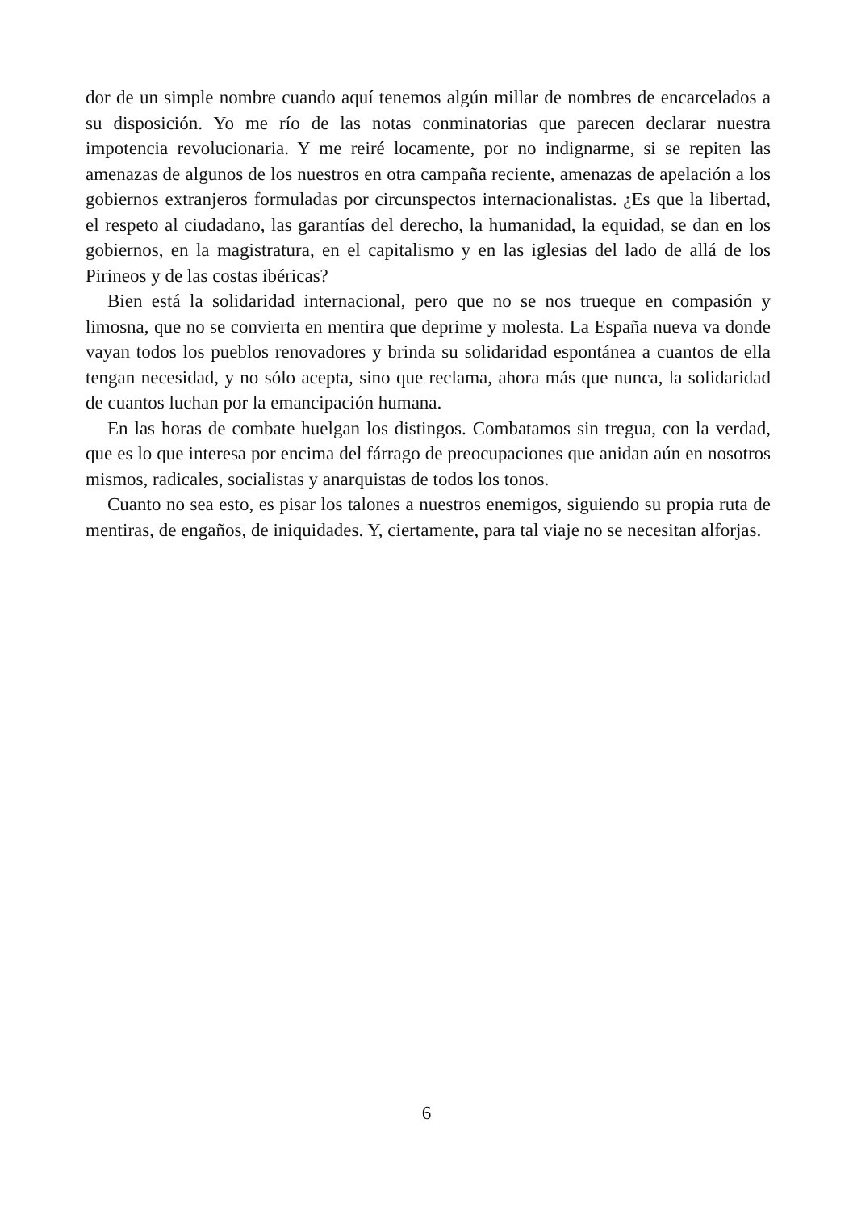dor de un simple nombre cuando aquí tenemos algún millar de nombres de encarcelados a su disposición. Yo me río de las notas conminatorias que parecen declarar nuestra impotencia revolucionaria. Y me reiré locamente, por no indignarme, si se repiten las amenazas de algunos de los nuestros en otra campaña reciente, amenazas de apelación a los gobiernos extranjeros formuladas por circunspectos internacionalistas. ¿Es que la libertad, el respeto al ciudadano, las garantías del derecho, la humanidad, la equidad, se dan en los gobiernos, en la magistratura, en el capitalismo y en las iglesias del lado de allá de los Pirineos y de las costas ibéricas?
Bien está la solidaridad internacional, pero que no se nos trueque en compasión y limosna, que no se convierta en mentira que deprime y molesta. La España nueva va donde vayan todos los pueblos renovadores y brinda su solidaridad espontánea a cuantos de ella tengan necesidad, y no sólo acepta, sino que reclama, ahora más que nunca, la solidaridad de cuantos luchan por la emancipación humana.
En las horas de combate huelgan los distingos. Combatamos sin tregua, con la verdad, que es lo que interesa por encima del fárrago de preocupaciones que anidan aún en nosotros mismos, radicales, socialistas y anarquistas de todos los tonos.
Cuanto no sea esto, es pisar los talones a nuestros enemigos, siguiendo su propia ruta de mentiras, de engaños, de iniquidades. Y, ciertamente, para tal viaje no se necesitan alforjas.
6